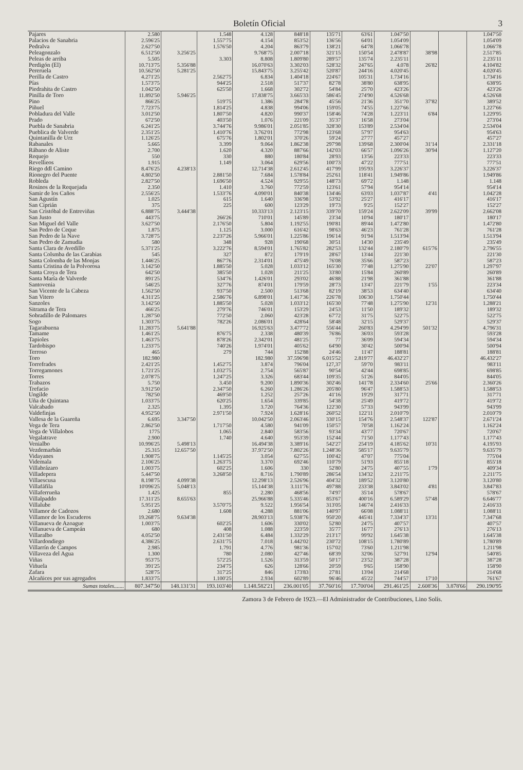Boletín Oficial 3
| Pajares | 2.580 | | 1.548 | 4.128 | 848'18 | 135'71 | 63'61 | 1.047'50 | | | 1.047'50 |
| Palacios de Sanabria | 2.596'25 | | 1.557'75 | 4.154 | 853'52 | 136'56 | 64'01 | 1.054'09 | | | 1.054'09 |
| Pedralva | 2.627'50 | | 1.576'50 | 4.204 | 863'79 | 138'21 | 64'78 | 1.066'78 | | | 1.066'78 |
| Peleagonzalo | 6.512'50 | 3.256'25 | | 9.768'75 | 2.007'18 | 321'15 | 150'54 | 2.478'87 | 38'98 | | 2.517'85 |
| Peleas de arriba | 5.505 | | 3.303 | 8.808 | 1.809'80 | 289'57 | 135'74 | 2.235'11 | | | 2.235'11 |
| Perdigón (El) | 10.713'75 | 5.356'88 | | 16.070'63 | 3.302'03 | 528'32 | 247'65 | 4.078 | 26'82 | | 4.104'82 |
| Pereruela | 10.562'50 | 5.281'25 | | 15.843'75 | 3.255'42 | 520'87 | 244'16 | 4.020'45 | | | 4.020'45 |
| Perilla de Castro | 4.271'25 | | 2.562'75 | 6.834 | 1.404'18 | 224'67 | 105'31 | 1.734'16 | | | 1.734'16 |
| Pías | 1.573'75 | | 944'25 | 2.518 | 517'37 | 82'78 | 38'80 | 638'95 | | | 638'95 |
| Piedrahita de Castro | 1.042'50 | | 625'50 | 1.668 | 302'72 | 54'84 | 25'70 | 423'26 | | | 423'26 |
| Pinilla de Toro | 11.892'50 | 5.946'25 | | 17.838'75 | 3.665'33 | 586'45 | 274'90 | 4.526'68 | | | 4.526'68 |
| Pino | 866'25 | | 519'75 | 1.386 | 284'78 | 45'56 | 21'36 | 351'70 | 37'82 | | 389'52 |
| Piñuel | 7.723'75 | | 1.814'25 | 4.838 | 994'06 | 159'05 | 74'55 | 1.227'66 | | | 1.227'66 |
| Pobladura del Valle | 3.012'50 | | 1.807'50 | 4.820 | 990'37 | 158'46 | 74'28 | 1.223'11 | 6'84 | | 1.229'95 |
| Prado | 672'50 | | 403'50 | 1.076 | 221'09 | 35'37 | 16'58 | 273'04 | | | 273'04 |
| Puebla de Sanabria | 6.241'25 | | 3.744'76 | 9.986'01 | 2.051'85 | 328'30 | 153'89 | 2.534'04 | | | 2.534'04 |
| Pueblica de Valverde | 2.351'25 | | 1.410'76 | 3.762'01 | 772'98 | 123'68 | 57'97 | 954'63 | | | 954'63 |
| Quintanilla de Urz | 1.126'25 | | 675'76 | 1.802'01 | 370'26 | 59'24 | 27'77 | 457'27 | | | 457'27 |
| Rabanales | 5.665 | | 3.399 | 9.064 | 1.862'38 | 297'98 | 139'68 | 2.300'04 | 31'14 | | 2.331'18 |
| Rábano de Aliste | 2.700 | | 1.620 | 4.320 | 887'66 | 142'03 | 66'57 | 1.096'26 | 30'94 | | 1.127'20 |
| Requejo | 550 | | 330 | 880 | 180'84 | 28'93 | 13'56 | 223'33 | | | 223'33 |
| Revellieos | 1.915 | | 1.149 | 3.064 | 629'56 | 100'73 | 47'22 | 777'51 | | | 777'51 |
| Riego ddl Camino | 8.476'25 | 4.238'13 | | 12.714'38 | 2.612'45 | 417'99 | 195'93 | 3.226'37 | | | 3.226'37 |
| Rionegro del Puente | 4.802'50 | | 2.881'50 | 7.684 | 1.578'84 | 252'61 | 118'41 | 1.949'86 | | | 1.949'86 |
| Robleda | 2.827'50 | | 1.696'50 | 4.524 | 929'55 | 148'73 | 69'72 | 1.148 | | | 1.148 |
| Rosinos de la Requejada | 2.350 | | 1.410 | 3.760 | 772'59 | 123'61 | 57'94 | 954'14 | | | 954'14 |
| Samir de los Caños | 2.556'25 | | 1.533'76 | 4.090'01 | 840'38 | 134'46 | 63'03 | 1.037'87 | 4'41 | | 1.042'28 |
| San Agustín | 1.025 | | 615 | 1.640 | 336'98 | 53'92 | 25'27 | 416'17 | | | 416'17 |
| San Ciprián | 375 | | 225 | 600 | 123'29 | 19'73 | 9'25 | 152'27 | | | 152'27 |
| San Cristóbal de Entreviñas | 6.888'75 | 3.444'38 | | 10.333'13 | 2.123'15 | 339'70 | 159'24 | 2.622'09 | 39'99 | | 2.662'08 |
| San Justo | 443'75 | | 266'26 | 710'01 | 145'89 | 23'34 | 10'94 | 180'17 | | | 180'17 |
| San Miguel del Valle | 3.627'50 | | 2.176'50 | 5.804 | 1.192'55 | 190'81 | 89'44 | 1.472'80 | | | 1.472'80 |
| San Pedro de Ceque | 1.875 | | 1.125 | 3.000 | 616'42 | 98'63 | 46'23 | 761'28 | | | 761'28 |
| San Pedro de la Nave | 3.728'75 | | 2.237'26 | 5.966'01 | 1.225'86 | 196'14 | 91'94 | 1.513'94 | | | 1.513'94 |
| San Pedro de Zamudia | 580 | | 348 | 928 | 190'68 | 30'51 | 14'30 | 235'49 | | | 235'49 |
| Santa Clara de Avedillo | 5.371'25 | | 3.222'76 | 8.594'01 | 1.765'82 | 282'53 | 132'44 | 2.180'79 | 615'76 | | 2.796'55 |
| Santa Colsmba de las Carabias | 545 | | 327 | 872 | 179'19 | 28'67 | 13'44 | 221'30 | | | 221'30 |
| Santa Colomba de las Monjas | 1.446'25 | | 867'76 | 2.314'01 | 475'49 | 76'08 | 35'66 | 587'23 | | | 587'23 |
| Santa Cristina de la Polvorosa | 3.142'50 | | 1.885'50 | 5.028 | 1.033'12 | 165'30 | 77'48 | 1.275'90 | 22'07 | | 1.297'97 |
| Santa Croya de Tera | 642'50 | | 385'50 | 1.028 | 211'25 | 33'80 | 15'84 | 260'89 | | | 260'89 |
| Santa María de Valverde | 891'25 | | 534'76 | 1.426'01 | 293'02 | 46'88 | 21'98 | 361'88 | | | 361'88 |
| Santovenia | 546'25 | | 327'76 | 874'01 | 179'59 | 28'73 | 13'47 | 221'79 | 1'55 | | 223'34 |
| San Vicente de la Cabeza | 1.562'50 | | 937'50 | 2.500 | 513'68 | 82'19 | 38'53 | 634'40 | | | 634'40 |
| San Vitero | 4.311'25 | | 2.586'76 | 6.898'01 | 1.417'36 | 226'78 | 106'30 | 1.750'44 | | | 1.750'44 |
| Sanzoles | 3.142'50 | | 1.885'50 | 5.028 | 1.033'12 | 165'30 | 77'48 | 1.275'90 | 12'31 | | 1.288'21 |
| Sitrama de Tera | 466'25 | | 279'76 | 746'01 | 153'29 | 24'53 | 11'50 | 189'32 | | | 189'32 |
| Sobradillo de Palomares | 1.287'50 | | 772'50 | 2.060 | 423'28 | 67'72 | 31'75 | 522'75 | | | 522'75 |
| Sogo | 1.303'75 | | 782'26 | 2.086'01 | 428'64 | 58'48 | 32'15 | 529'37 | | | 529'37 |
| Tagarabuena | 11.283'75 | 5.641'88 | | 16.925'63 | 3.477'72 | 556'44 | 260'83 | 4.294'99 | 501'32 | | 4.796'31 |
| Tamame | 1.461'25 | | 876'75 | 2.338 | 480'39 | 76'86 | 36'03 | 593'28 | | | 593'28 |
| Tapioles | 1.463'75 | | 878'26 | 2.342'01 | 481'25 | 77 | 36'09 | 594'34 | | | 594'34 |
| Tardobispo | 1.233'75 | | 740'26 | 1.974'01 | 405'62 | 64'90 | 30'42 | 500'94 | | | 500'94 |
| Terroso | 465 | | 279 | 744 | 152'88 | 24'46 | 11'47 | 188'81 | | | 188'81 |
| Toro | 182.980 | | | 182.980 | 37.596'98 | 6.015'52 | 2.819'77 | 46.432'27 | | | 46.432'27 |
| Torrefrades | 2.421'25 | | 1.452'75 | 3.874 | 796'04 | 127,37 | 59'70 | 983'11 | | | 983'11 |
| Torregamones | 1.721'25 | | 1.032'75 | 2.754 | 565'87 | 90'54 | 42'44 | 698'85 | | | 698'85 |
| Torres | 2.078'75 | | 1.247'25 | 3.326 | 683'44 | 109'35 | 51'26 | 844'05 | | | 844'05 |
| Trabazos | 5.750 | | 3.450 | 9.200 | 1.890'36 | 302'46 | 141'78 | 2.334'60 | 25'66 | | 2.360'26 |
| Trefacio | 3.912'50 | | 2.347'50 | 6.260 | 1.286'26 | 205'80 | 96'47 | 1.588'53 | | | 1.588'53 |
| Ungilde | 782'50 | | 469'50 | 1.252 | 257'26 | 41'16 | 19'29 | 317'71 | | | 317'71 |
| Uña de Quintana | 1.033'75 | | 620'25 | 1.654 | 339'85 | 54'38 | 25'49 | 419'72 | | | 419'72 |
| Valcabado | 2.325 | | 1.395 | 3.720 | 764'36 | 122'30 | 57'33 | 943'99 | | | 943'99 |
| Valdefinjas | 4.952'50 | | 2.971'50 | 7.924 | 1.628'16 | 260'52 | 122'11 | 2.010'79 | | | 2.010'79 |
| Vallesa de la Guareña | 6.695 | 3.347'50 | | 10.042'50 | 2.063'46 | 330'15 | 154'76 | 2.548'37 | 122'87 | | 2.671'24 |
| Vega de Tera | 2.862'50 | | 1.717'50 | 4.580 | 941'09 | 150'57 | 70'58 | 1.162'24 | | | 1.162'24 |
| Vega de Villalobos | 1775 | | 1.065 | 2.840 | 583'56 | 93'34 | 43'77 | 720'67 | | | 720'67 |
| Vegalatrave | 2.900 | | 1.740 | 4.640 | 953'39 | 152'44 | 71'50 | 1.177'43 | | | 1.177'43 |
| Venialbo | 10.996'25 | 5.498'13 | | 16.494'38 | 3.389'16 | 542'27 | 254'19 | 4.185'62 | 10'31 | | 4.195'93 |
| Vezdemarbán | 25.315 | 12.657'50 | | 37.972'50 | 7.802'26 | 1.248'36 | 585'17 | 9.635'79 | | | 9.635'79 |
| Vidayanes | 1.908'75 | | 1.145'25 | 3.054 | 627'55 | 100'42 | 47'07 | 775'04 | | | 775'04 |
| Videmala | 2.106'25 | | 1.263'75 | 3.370 | 692'46 | 110'79 | 51'93 | 855'18 | | | 855'18 |
| Villabrázaro | 1.003'75 | | 602'25 | 1.606 | 330 | 52'80 | 24'75 | 407'55 | 1'79 | | 409'34 |
| Villadepera | 5.447'50 | | 3.268'50 | 8.716 | 1.790'89 | 286'54 | 134'32 | 2.211'75 | | | 2.211'75 |
| Villaescusa | 8.198'75 | 4.099'38 | | 12.298'13 | 2.526'96 | 404'32 | 189'52 | 3.120'80 | | | 3.120'80 |
| Villafáfila | 10'096'25 | 5.048'13 | | 15.144'38 | 3.111'76 | 497'88 | 233'38 | 3.843'02 | 4'81 | | 3.847'83 |
| Villaferrueña | 1.425 | | 855 | 2.280 | 468'56 | 74'97 | 35'14 | 578'67 | | | 578'67 |
| Villalpaddo | 17.311'25 | 8.655'63 | | 25.966'88 | 5.335'46 | 853'67 | 400'16 | 6.589'29 | 57'48 | | 6.646'77 |
| Villalube | 5.951'25 | | 3.570'75 | 9.522 | 1.956'54 | 313'05 | 146'74 | 2.416'33 | | | 2.416'33 |
| Villamor de Cadozos | 2.680 | | 1.608 | 4.288 | 881'06 | 140'97 | 66'08 | 1.088'11 | | | 1.088'11 |
| Villamor de los Escuderos | 19.268'75 | 9.634'38 | | 28.903'13 | 5.938'76 | 950'20 | 445'41 | 7.334'37 | 13'31 | | 7.347'68 |
| Villanueva de Azoague | 1.003'75 | | 602'25 | 1.606 | 330'02 | 52'80 | 24'75 | 407'57 | | | 407'57 |
| Villanueva de Campeán | 680 | | 408 | 1.088 | 223'59 | 35'77 | 16'77 | 276'13 | | | 276'13 |
| Villaralbo | 4.052'50 | | 2.431'50 | 6.484 | 1.332'29 | 213'17 | 99'92 | 1.645'38 | | | 1.645'38 |
| Villardondiego | 4.386'25 | | 2.631'75 | 7.018 | 1.442'02 | 230'72 | 108'15 | 1.780'89 | | | 1.780'89 |
| Villarrín de Campos | 2.985 | | 1.791 | 4.776 | 981'36 | 157'02 | 73'60 | 1.211'98 | | | 1.211'98 |
| Villaveza del Agua | 1.300 | | 780 | 2.080 | 427'46 | 68'39 | 32'06 | 527'91 | 12'94 | | 540'85 |
| Viñas | 953'75 | | 572'25 | 1.526 | 313'59 | 50'17 | 23'52 | 387'28 | | | 387'28 |
| Viñuela | 391'25 | | 234'75 | 626 | 128'66 | 20'59 | 9'65 | 158'90 | | | 158'90 |
| Zafara | 528'75 | | 317'25 | 846 | 173'83 | 27'81 | 13'04 | 214'68 | | | 214'68 |
| Alcañices por sus agregados | 1.833'75 | | 1.100'25 | 2.934 | 602'89 | 96'46 | 45'22 | 744'57 | 17'10 | | 761'67 |
| Sumas totales....... | 807.347'50 | 148.131'31 | 193.103'40 | 1.148.582'21 | 236.001'05 | 37.760'16 | 17.700'04 | 291.461'25 | 2.608'36 | 3.878'66 | 290.190'95 |
Zamora 3 de Febrero de 1923.—El Administrador de Contribuciones, Lino Solís.